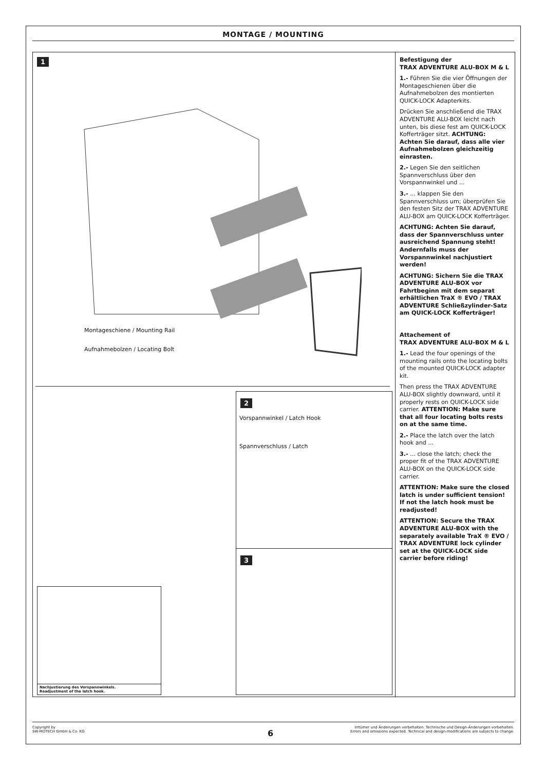MONTAGE / MOUNTING
1
Montageschiene / Mounting Rail
Aufnahmebolzen / Locating Bolt
2
Vorspannwinkel / Latch Hook
Spannverschluss / Latch
3
Nachjustierung des Vorspannwinkels.
Readjustment of the latch hook.
Befestigung der
TRAX ADVENTURE ALU-BOX M & L
1.- Führen Sie die vier Öffnungen der Montageschienen über die Aufnahmebolzen des montierten QUICK-LOCK Adapterkits.
Drücken Sie anschließend die TRAX ADVENTURE ALU-BOX leicht nach unten, bis diese fest am QUICK-LOCK Kofferträger sitzt. ACHTUNG: Achten Sie darauf, dass alle vier Aufnahmebolzen gleichzeitig einrasten.
2.- Legen Sie den seitlichen Spannverschluss über den Vorspannwinkel und ...
3.- ... klappen Sie den Spannverschluss um; überprüfen Sie den festen Sitz der TRAX ADVENTURE ALU-BOX am QUICK-LOCK Kofferträger.
ACHTUNG: Achten Sie darauf, dass der Spannverschluss unter ausreichend Spannung steht! Andernfalls muss der Vorspannwinkel nachjustiert werden!
ACHTUNG: Sichern Sie die TRAX ADVENTURE ALU-BOX vor Fahrtbeginn mit dem separat erhältlichen TraX ® EVO / TRAX ADVENTURE Schließzylinder-Satz am QUICK-LOCK Kofferträger!
Attachement of
TRAX ADVENTURE ALU-BOX M & L
1.- Lead the four openings of the mounting rails onto the locating bolts of the mounted QUICK-LOCK adapter kit.
Then press the TRAX ADVENTURE ALU-BOX slightly downward, until it properly rests on QUICK-LOCK side carrier. ATTENTION: Make sure that all four locating bolts rests on at the same time.
2.- Place the latch over the latch hook and ...
3.- ... close the latch; check the proper fit of the TRAX ADVENTURE ALU-BOX on the QUICK-LOCK side carrier.
ATTENTION: Make sure the closed latch is under sufficient tension! If not the latch hook must be readjusted!
ATTENTION: Secure the TRAX ADVENTURE ALU-BOX with the separately available TraX ® EVO / TRAX ADVENTURE lock cylinder set at the QUICK-LOCK side carrier before riding!
Copyright by
SW-MOTECH GmbH & Co. KG
Irrtümer und Änderungen vorbehalten. Technische und Design-Änderungen vorbehalten.
Errors and omissions expected. Technical and design-modifications are subjects to change.
6